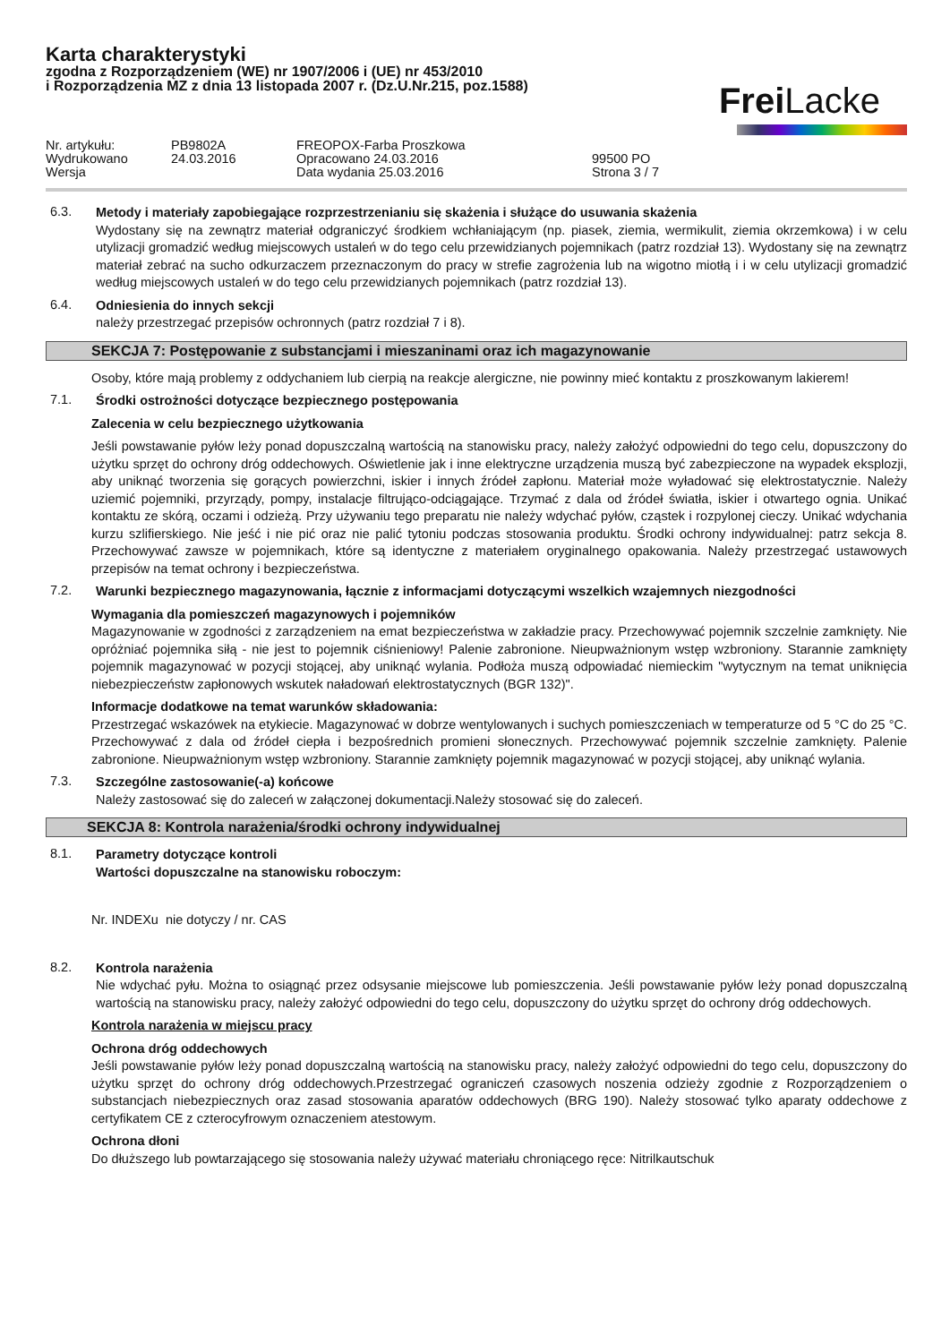Karta charakterystyki
zgodna z Rozporządzeniem (WE) nr 1907/2006 i (UE) nr 453/2010
i Rozporządzenia MZ z dnia 13 listopada 2007 r. (Dz.U.Nr.215, poz.1588)
Frei Lacke
Nr. artykułu: PB9802A FREOPOX-Farba Proszkowa Wydrukowano 24.03.2016 Opracowano 24.03.2016 99500 PO Wersja Data wydania 25.03.2016 Strona 3 / 7
6.3.
Metody i materiały zapobiegające rozprzestrzenianiu się skażenia i służące do usuwania skażenia
Wydostany się na zewnątrz materiał odgraniczyć środkiem wchłaniającym (np. piasek, ziemia, wermikulit, ziemia okrzemkowa) i w celu utylizacji gromadzić według miejscowych ustaleń w do tego celu przewidzianych pojemnikach (patrz rozdział 13). Wydostany się na zewnątrz materiał zebrać na sucho odkurzaczem przeznaczonym do pracy w strefie zagrożenia lub na wigotno miotłą i i w celu utylizacji gromadzić według miejscowych ustaleń w do tego celu przewidzianych pojemnikach (patrz rozdział 13).
6.4.
Odniesienia do innych sekcji
należy przestrzegać przepisów ochronnych (patrz rozdział 7 i 8).
SEKCJA 7: Postępowanie z substancjami i mieszaninami oraz ich magazynowanie
Osoby, które mają problemy z oddychaniem lub cierpią na reakcje alergiczne, nie powinny mieć kontaktu z proszkowanym lakierem!
7.1.
Środki ostrożności dotyczące bezpiecznego postępowania
Zalecenia w celu bezpiecznego użytkowania
Jeśli powstawanie pyłów leży ponad dopuszczalną wartością na stanowisku pracy, należy założyć odpowiedni do tego celu, dopuszczony do użytku sprzęt do ochrony dróg oddechowych. Oświetlenie jak i inne elektryczne urządzenia muszą być zabezpieczone na wypadek eksplozji, aby uniknąć tworzenia się gorących powierzchni, iskier i innych źródeł zapłonu. Materiał może wyładować się elektrostatycznie. Należy uziemić pojemniki, przyrządy, pompy, instalacje filtrująco-odciągające. Trzymać z dala od źródeł światła, iskier i otwartego ognia. Unikać kontaktu ze skórą, oczami i odzieżą. Przy używaniu tego preparatu nie należy wdychać pyłów, cząstek i rozpylonej cieczy. Unikać wdychania kurzu szlifierskiego. Nie jeść i nie pić oraz nie palić tytoniu podczas stosowania produktu. Środki ochrony indywidualnej: patrz sekcja 8. Przechowywać zawsze w pojemnikach, które są identyczne z materiałem oryginalnego opakowania. Należy przestrzegać ustawowych przepisów na temat ochrony i bezpieczeństwa.
7.2.
Warunki bezpiecznego magazynowania, łącznie z informacjami dotyczącymi wszelkich wzajemnych niezgodności
Wymagania dla pomieszczeń magazynowych i pojemników
Magazynowanie w zgodności z zarządzeniem na emat bezpieczeństwa w zakładzie pracy. Przechowywać pojemnik szczelnie zamknięty. Nie opróżniać pojemnika siłą - nie jest to pojemnik ciśnieniowy! Palenie zabronione. Nieupważnionym wstęp wzbroniony. Starannie zamknięty pojemnik magazynować w pozycji stojącej, aby uniknąć wylania. Podłoża muszą odpowiadać niemieckim "wytycznym na temat uniknięcia niebezpieczeństw zapłonowych wskutek naładowań elektrostatycznych (BGR 132)".
Informacje dodatkowe na temat warunków składowania:
Przestrzegać wskazówek na etykiecie. Magazynować w dobrze wentylowanych i suchych pomieszczeniach w temperaturze od 5 °C do 25 °C. Przechowywać z dala od źródeł ciepła i bezpośrednich promieni słonecznych. Przechowywać pojemnik szczelnie zamknięty. Palenie zabronione. Nieupważnionym wstęp wzbroniony. Starannie zamknięty pojemnik magazynować w pozycji stojącej, aby uniknąć wylania.
7.3.
Szczególne zastosowanie(-a) końcowe
Należy zastosować się do zaleceń w załączonej dokumentacji.Należy stosować się do zaleceń.
SEKCJA 8: Kontrola narażenia/środki ochrony indywidualnej
8.1.
Parametry dotyczące kontroli
Wartości dopuszczalne na stanowisku roboczym:
Nr. INDEXu nie dotyczy / nr. CAS
8.2.
Kontrola narażenia
Nie wdychać pyłu. Można to osiągnąć przez odsysanie miejscowe lub pomieszczenia. Jeśli powstawanie pyłów leży ponad dopuszczalną wartością na stanowisku pracy, należy założyć odpowiedni do tego celu, dopuszczony do użytku sprzęt do ochrony dróg oddechowych.
Kontrola narażenia w miejscu pracy
Ochrona dróg oddechowych
Jeśli powstawanie pyłów leży ponad dopuszczalną wartością na stanowisku pracy, należy założyć odpowiedni do tego celu, dopuszczony do użytku sprzęt do ochrony dróg oddechowych.Przestrzegać ograniczeń czasowych noszenia odzieży zgodnie z Rozporządzeniem o substancjach niebezpiecznych oraz zasad stosowania aparatów oddechowych (BRG 190). Należy stosować tylko aparaty oddechowe z certyfikatem CE z czterocyfrowym oznaczeniem atestowym.
Ochrona dłoni
Do dłuższego lub powtarzającego się stosowania należy używać materiału chroniącego ręce: Nitrilkautschuk